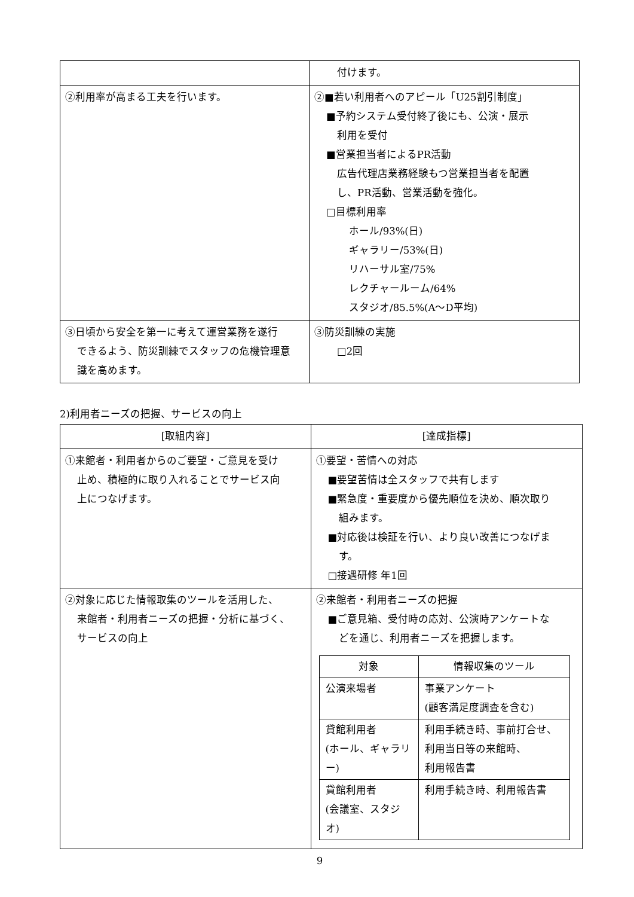| | 付けます。 |
| ②利用率が高まる工夫を行います。 | ②■若い利用者へのアピール「U25割引制度」 ■予約システム受付終了後にも、公演・展示 利用を受付 ■営業担当者によるPR活動 広告代理店業務経験もつ営業担当者を配置 し、PR活動、営業活動を強化。 □目標利用率 ホール/93%(日) ギャラリー/53%(日) リハーサル室/75% レクチャールーム/64% スタジオ/85.5%(A～D平均) |
| ③日頃から安全を第一に考えて運営業務を遂行 できるよう、防災訓練でスタッフの危機管理意 識を高めます。 | ③防災訓練の実施 □2回 |
2)利用者ニーズの把握、サービスの向上
| [取組内容] | [達成指標] |
| --- | --- |
| ①来館者・利用者からのご要望・ご意見を受け 止め、積極的に取り入れることでサービス向 上につなげます。 | ①要望・苦情への対応 ■要望苦情は全スタッフで共有します ■緊急度・重要度から優先順位を決め、順次取り 組みます。 ■対応後は検証を行い、より良い改善につなげま す。 □接遇研修 年1回 |
| ②対象に応じた情報取集のツールを活用した、 来館者・利用者ニーズの把握・分析に基づく、 サービスの向上 | ②来館者・利用者ニーズの把握 ■ご意見箱、受付時の応対、公演時アンケートな どを通じ、利用者ニーズを把握します。 / 対象 / 情報収集のツール / / --- / --- / / 公演来場者 / 事業アンケート (顧客満足度調査を含む) / / 貸館利用者 (ホール、ギャラリー) / 利用手続き時、事前打合せ、 利用当日等の来館時、 利用報告書 / / 貸館利用者 (会議室、スタジオ) / 利用手続き時、利用報告書 / |
9